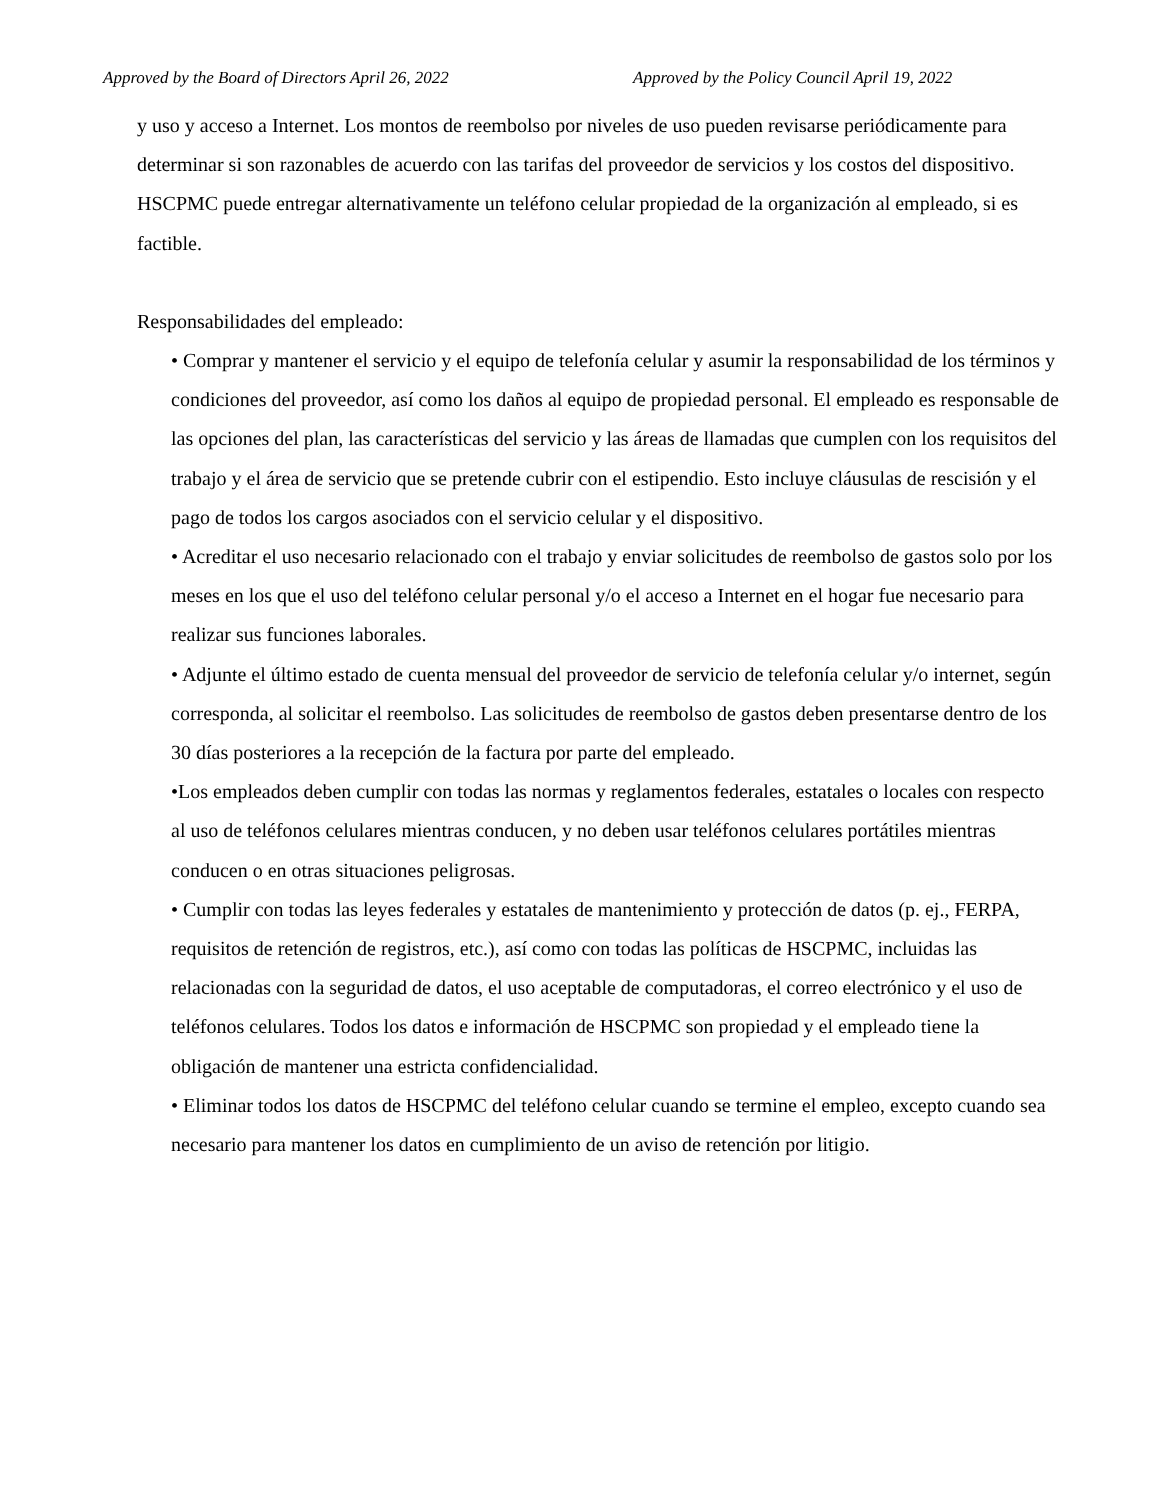Approved by the Board of Directors April 26, 2022 Approved by the Policy Council April 19, 2022
y uso y acceso a Internet. Los montos de reembolso por niveles de uso pueden revisarse periódicamente para determinar si son razonables de acuerdo con las tarifas del proveedor de servicios y los costos del dispositivo. HSCPMC puede entregar alternativamente un teléfono celular propiedad de la organización al empleado, si es factible.
Responsabilidades del empleado:
• Comprar y mantener el servicio y el equipo de telefonía celular y asumir la responsabilidad de los términos y condiciones del proveedor, así como los daños al equipo de propiedad personal. El empleado es responsable de las opciones del plan, las características del servicio y las áreas de llamadas que cumplen con los requisitos del trabajo y el área de servicio que se pretende cubrir con el estipendio. Esto incluye cláusulas de rescisión y el pago de todos los cargos asociados con el servicio celular y el dispositivo.
• Acreditar el uso necesario relacionado con el trabajo y enviar solicitudes de reembolso de gastos solo por los meses en los que el uso del teléfono celular personal y/o el acceso a Internet en el hogar fue necesario para realizar sus funciones laborales.
• Adjunte el último estado de cuenta mensual del proveedor de servicio de telefonía celular y/o internet, según corresponda, al solicitar el reembolso. Las solicitudes de reembolso de gastos deben presentarse dentro de los 30 días posteriores a la recepción de la factura por parte del empleado.
•Los empleados deben cumplir con todas las normas y reglamentos federales, estatales o locales con respecto al uso de teléfonos celulares mientras conducen, y no deben usar teléfonos celulares portátiles mientras conducen o en otras situaciones peligrosas.
• Cumplir con todas las leyes federales y estatales de mantenimiento y protección de datos (p. ej., FERPA, requisitos de retención de registros, etc.), así como con todas las políticas de HSCPMC, incluidas las relacionadas con la seguridad de datos, el uso aceptable de computadoras, el correo electrónico y el uso de teléfonos celulares. Todos los datos e información de HSCPMC son propiedad y el empleado tiene la obligación de mantener una estricta confidencialidad.
• Eliminar todos los datos de HSCPMC del teléfono celular cuando se termine el empleo, excepto cuando sea necesario para mantener los datos en cumplimiento de un aviso de retención por litigio.